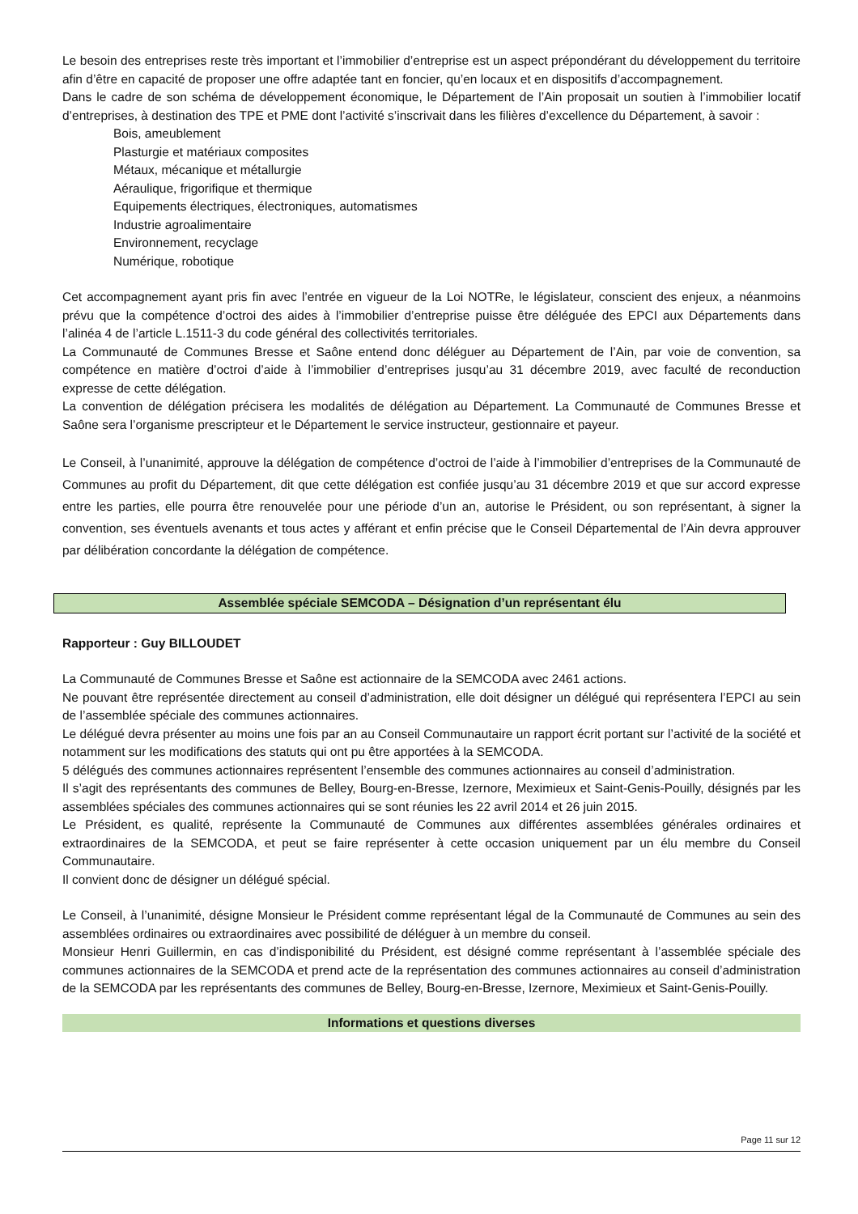Le besoin des entreprises reste très important et l’immobilier d’entreprise est un aspect prépondérant du développement du territoire afin d’être en capacité de proposer une offre adaptée tant en foncier, qu’en locaux et en dispositifs d’accompagnement.
Dans le cadre de son schéma de développement économique, le Département de l’Ain proposait un soutien à l’immobilier locatif d’entreprises, à destination des TPE et PME dont l’activité s’inscrivait dans les filières d’excellence du Département, à savoir :
Bois, ameublement
Plasturgie et matériaux composites
Métaux, mécanique et métallurgie
Aéraulique, frigorifique et thermique
Equipements électriques, électroniques, automatismes
Industrie agroalimentaire
Environnement, recyclage
Numérique, robotique
Cet accompagnement ayant pris fin avec l’entrée en vigueur de la Loi NOTRe, le législateur, conscient des enjeux, a néanmoins prévu que la compétence d’octroi des aides à l’immobilier d’entreprise puisse être déléguée des EPCI aux Départements dans l’alinéa 4 de l’article L.1511-3 du code général des collectivités territoriales.
La Communauté de Communes Bresse et Saône entend donc déléguer au Département de l’Ain, par voie de convention, sa compétence en matière d’octroi d’aide à l’immobilier d’entreprises jusqu’au 31 décembre 2019, avec faculté de reconduction expresse de cette délégation.
La convention de délégation précisera les modalités de délégation au Département. La Communauté de Communes Bresse et Saône sera l’organisme prescripteur et le Département le service instructeur, gestionnaire et payeur.
Le Conseil, à l’unanimité, approuve la délégation de compétence d’octroi de l’aide à l’immobilier d’entreprises de la Communauté de Communes au profit du Département, dit que cette délégation est confiée jusqu’au 31 décembre 2019 et que sur accord expresse entre les parties, elle pourra être renouvelée pour une période d’un an, autorise le Président, ou son représentant, à signer la convention, ses éventuels avenants et tous actes y afférant et enfin précise que le Conseil Départemental de l’Ain devra approuver par délibération concordante la délégation de compétence.
Assemblée spéciale SEMCODA – Désignation d’un représentant élu
Rapporteur : Guy BILLOUDET
La Communauté de Communes Bresse et Saône est actionnaire de la SEMCODA avec 2461 actions.
Ne pouvant être représentée directement au conseil d’administration, elle doit désigner un délégué qui représentera l’EPCI au sein de l’assemblée spéciale des communes actionnaires.
Le délégué devra présenter au moins une fois par an au Conseil Communautaire un rapport écrit portant sur l’activité de la société et notamment sur les modifications des statuts qui ont pu être apportées à la SEMCODA.
5 délégués des communes actionnaires représentent l’ensemble des communes actionnaires au conseil d’administration.
Il s’agit des représentants des communes de Belley, Bourg-en-Bresse, Izernore, Meximieux et Saint-Genis-Pouilly, désignés par les assemblées spéciales des communes actionnaires qui se sont réunies les 22 avril 2014 et 26 juin 2015.
Le Président, es qualité, représente la Communauté de Communes aux différentes assemblées générales ordinaires et extraordinaires de la SEMCODA, et peut se faire représenter à cette occasion uniquement par un élu membre du Conseil Communautaire.
Il convient donc de désigner un délégué spécial.
Le Conseil, à l’unanimité, désigne Monsieur le Président comme représentant légal de la Communauté de Communes au sein des assemblées ordinaires ou extraordinaires avec possibilité de déléguer à un membre du conseil.
Monsieur Henri Guillermin, en cas d’indisponibilité du Président, est désigné comme représentant à l’assemblée spéciale des communes actionnaires de la SEMCODA et prend acte de la représentation des communes actionnaires au conseil d’administration de la SEMCODA par les représentants des communes de Belley, Bourg-en-Bresse, Izernore, Meximieux et Saint-Genis-Pouilly.
Informations et questions diverses
Page 11 sur 12